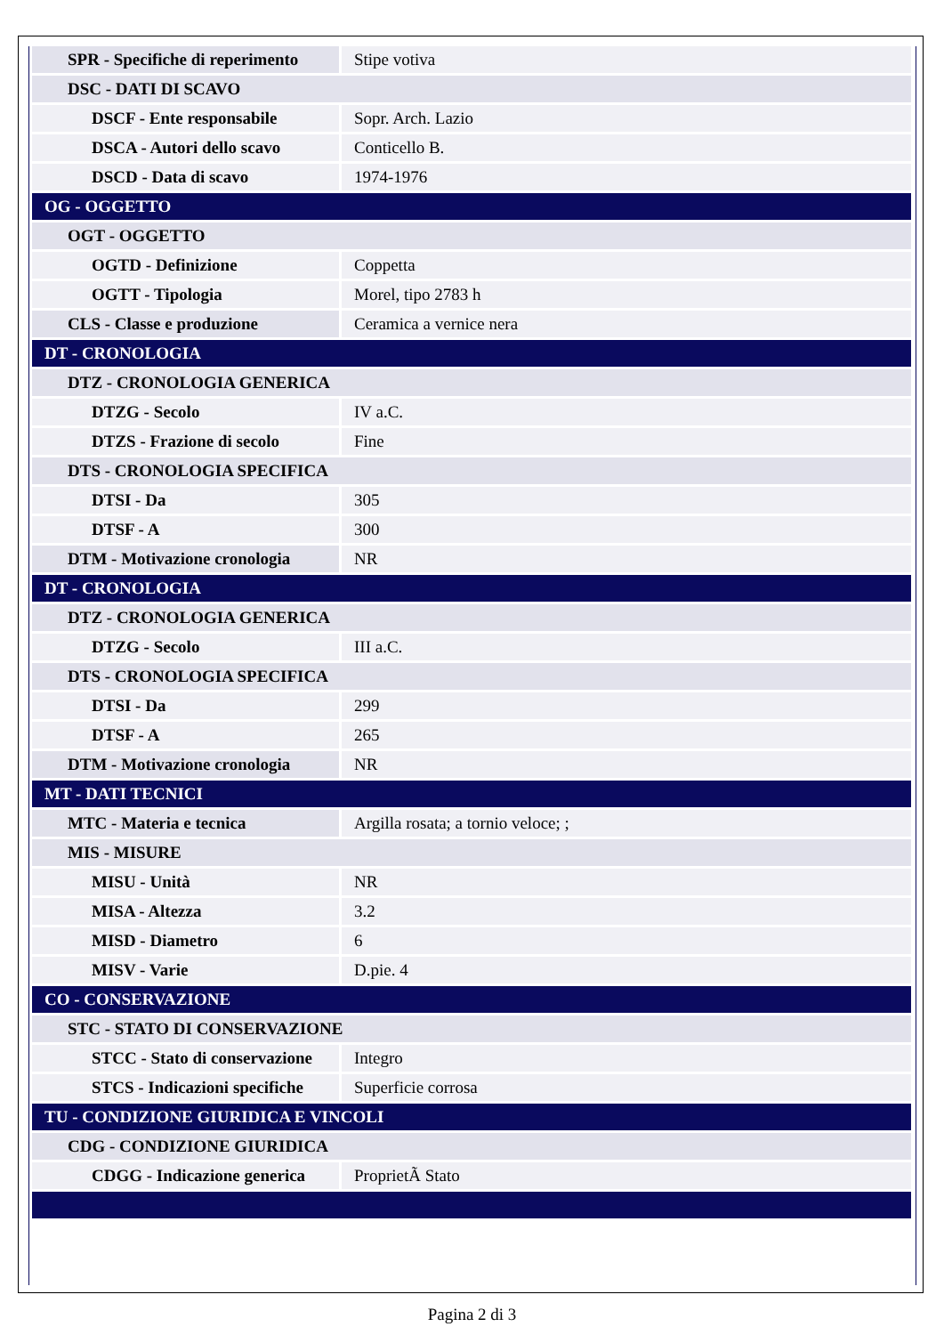| SPR - Specifiche di reperimento | Stipe votiva |
| DSC - DATI DI SCAVO | |
| DSCF - Ente responsabile | Sopr. Arch. Lazio |
| DSCA - Autori dello scavo | Conticello B. |
| DSCD - Data di scavo | 1974-1976 |
| OG - OGGETTO | |
| OGT - OGGETTO | |
| OGTD - Definizione | Coppetta |
| OGTT - Tipologia | Morel, tipo 2783 h |
| CLS - Classe e produzione | Ceramica a vernice nera |
| DT - CRONOLOGIA | |
| DTZ - CRONOLOGIA GENERICA | |
| DTZG - Secolo | IV a.C. |
| DTZS - Frazione di secolo | Fine |
| DTS - CRONOLOGIA SPECIFICA | |
| DTSI - Da | 305 |
| DTSF - A | 300 |
| DTM - Motivazione cronologia | NR |
| DT - CRONOLOGIA | |
| DTZ - CRONOLOGIA GENERICA | |
| DTZG - Secolo | III a.C. |
| DTS - CRONOLOGIA SPECIFICA | |
| DTSI - Da | 299 |
| DTSF - A | 265 |
| DTM - Motivazione cronologia | NR |
| MT - DATI TECNICI | |
| MTC - Materia e tecnica | Argilla rosata; a tornio veloce; ; |
| MIS - MISURE | |
| MISU - Unità | NR |
| MISA - Altezza | 3.2 |
| MISD - Diametro | 6 |
| MISV - Varie | D.pie. 4 |
| CO - CONSERVAZIONE | |
| STC - STATO DI CONSERVAZIONE | |
| STCC - Stato di conservazione | Integro |
| STCS - Indicazioni specifiche | Superficie corrosa |
| TU - CONDIZIONE GIURIDICA E VINCOLI | |
| CDG - CONDIZIONE GIURIDICA | |
| CDGG - Indicazione generica | ProprietÃ Stato |
Pagina 2 di 3